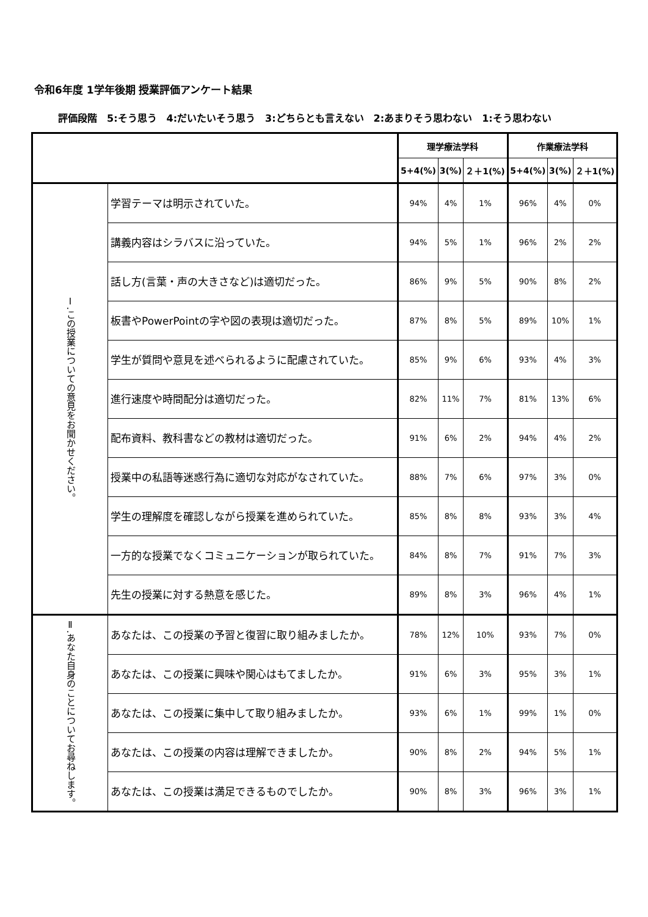令和6年度 1学年後期 授業評価アンケート結果
評価段階　5:そう思う　4:だいたいそう思う　3:どちらとも言えない　2:あまりそう思わない　1:そう思わない
| | | 理学療法学科 | | | 作業療法学科 | | |
| --- | --- | --- | --- | --- | --- | --- | --- |
| | | 5+4(%) | 3(%) | ２＋1(%) | 5+4(%) | 3(%) | ２＋1(%) |
| Ⅰ.この授業についての意見をお聞かせください。 | 学習テーマは明示されていた。 | 94% | 4% | 1% | 96% | 4% | 0% |
| | 講義内容はシラバスに沿っていた。 | 94% | 5% | 1% | 96% | 2% | 2% |
| | 話し方(言葉・声の大きさなど)は適切だった。 | 86% | 9% | 5% | 90% | 8% | 2% |
| | 板書やPowerPointの字や図の表現は適切だった。 | 87% | 8% | 5% | 89% | 10% | 1% |
| | 学生が質問や意見を述べられるように配慮されていた。 | 85% | 9% | 6% | 93% | 4% | 3% |
| | 進行速度や時間配分は適切だった。 | 82% | 11% | 7% | 81% | 13% | 6% |
| | 配布資料、教科書などの教材は適切だった。 | 91% | 6% | 2% | 94% | 4% | 2% |
| | 授業中の私語等迷惑行為に適切な対応がなされていた。 | 88% | 7% | 6% | 97% | 3% | 0% |
| | 学生の理解度を確認しながら授業を進められていた。 | 85% | 8% | 8% | 93% | 3% | 4% |
| | 一方的な授業でなくコミュニケーションが取られていた。 | 84% | 8% | 7% | 91% | 7% | 3% |
| | 先生の授業に対する熱意を感じた。 | 89% | 8% | 3% | 96% | 4% | 1% |
| Ⅱ.あなた自身のことについてお尋ねします。 | あなたは、この授業の予習と復習に取り組みましたか。 | 78% | 12% | 10% | 93% | 7% | 0% |
| | あなたは、この授業に興味や関心はもてましたか。 | 91% | 6% | 3% | 95% | 3% | 1% |
| | あなたは、この授業に集中して取り組みましたか。 | 93% | 6% | 1% | 99% | 1% | 0% |
| | あなたは、この授業の内容は理解できましたか。 | 90% | 8% | 2% | 94% | 5% | 1% |
| | あなたは、この授業は満足できるものでしたか。 | 90% | 8% | 3% | 96% | 3% | 1% |